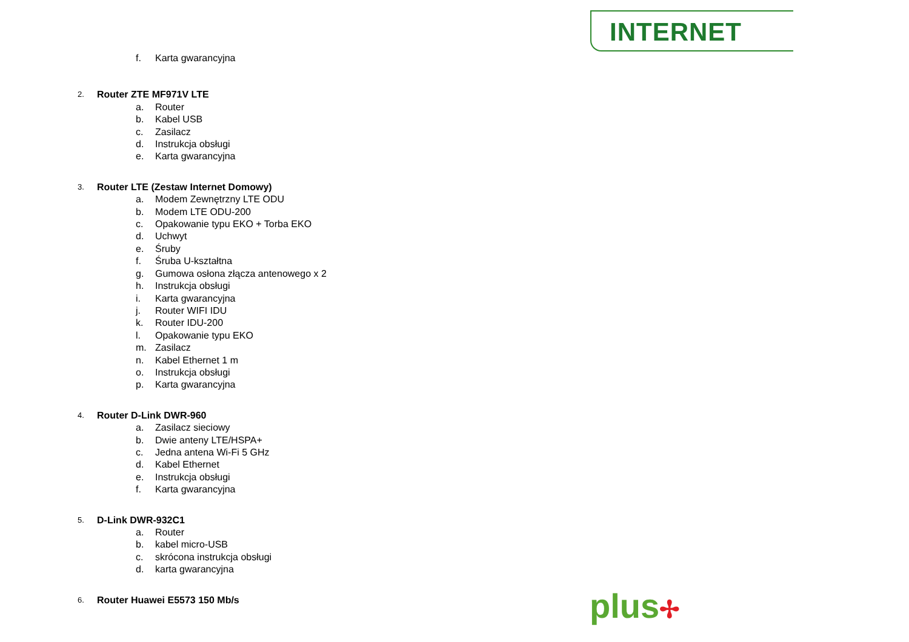INTERNET
f. Karta gwarancyjna
2. Router ZTE MF971V LTE
a. Router
b. Kabel USB
c. Zasilacz
d. Instrukcja obsługi
e. Karta gwarancyjna
3. Router LTE (Zestaw Internet Domowy)
a. Modem Zewnętrzny LTE ODU
b. Modem LTE ODU-200
c. Opakowanie typu EKO + Torba EKO
d. Uchwyt
e. Śruby
f. Śruba U-kształtna
g. Gumowa osłona złącza antenowego x 2
h. Instrukcja obsługi
i. Karta gwarancyjna
j. Router WIFI IDU
k. Router IDU-200
l. Opakowanie typu EKO
m. Zasilacz
n. Kabel Ethernet 1 m
o. Instrukcja obsługi
p. Karta gwarancyjna
4. Router D-Link DWR-960
a. Zasilacz sieciowy
b. Dwie anteny LTE/HSPA+
c. Jedna antena Wi-Fi 5 GHz
d. Kabel Ethernet
e. Instrukcja obsługi
f. Karta gwarancyjna
5. D-Link DWR-932C1
a. Router
b. kabel micro-USB
c. skrócona instrukcja obsługi
d. karta gwarancyjna
6. Router Huawei E5573 150 Mb/s
plus✢